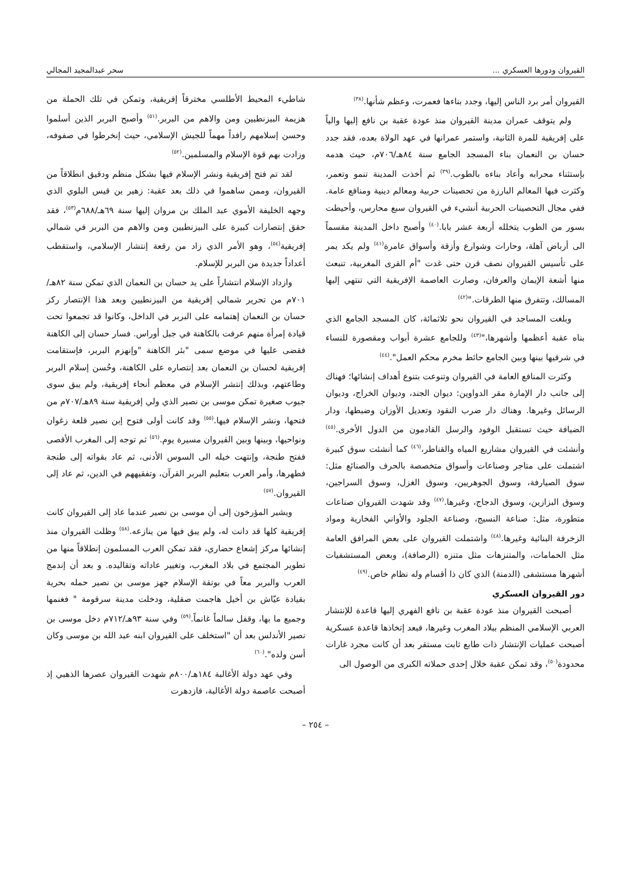القيروان ودورها العسكري ... سحر عبدالمجيد المجالي
القيروان أمر برد الناس إليها، وجدد بناءها فعمرت، وعظم شأنها.<sup>(٣٨)</sup>
ولم يتوقف عمران مدينة القيروان منذ عودة عقبة بن نافع إليها والياً على إفريقية للمرة الثانية، واستمر عمرانها في عهد الولاة بعده، فقد جدد حسان بن النعمان بناء المسجد الجامع سنة ٨٤هـ/٧٠٦م، حيث هدمه بإستثناء محرابه وأعاد بناءه بالطوب.<sup>(٣٩)</sup> ثم أخذت المدينة تنمو وتعمر، وكثرت فيها المعالم البارزة من تحصينات حربية ومعالم دينية ومنافع عامة. ففي مجال التحصينات الحربية أنشيء في القيروان سبع محارس، وأحيطت بسور من الطوب يتخلله أربعة عشر بابا.<sup>(٤٠)</sup> وأصبح داخل المدينة مقسماً الى أرباض آهلة، وحارات وشوارع وأزقة وأسواق عامرة<sup>(٤١)</sup> ولم يكد يمر على تأسيس القيروان نصف قرن حتى غدت "أم القرى المغربية، تنبعث منها أشعة الإيمان والعرفان، وصارت العاصمة الإفريقية التي تنتهي إليها المسالك، وتتفرق منها الطرقات."<sup>(٤٢)</sup>
وبلغت المساجد في القيروان نحو ثلاثمائة، كان المسجد الجامع الذي بناه عقبة أعظمها وأشهرها،"<sup>(٤٣)</sup> وللجامع عشرة أبواب ومقصورة للنساء في شرقيها بينها وبين الجامع حائط مخرم محكم العمل".<sup>(٤٤)</sup>
وكثرت المنافع العامة في القيروان وتنوعت بتنوع أهداف إنشائها؛ فهناك إلى جانب دار الإمارة مقر الدواوين: ديوان الجند، وديوان الخراج، وديوان الرسائل وغيرها. وهناك دار ضرب النقود وتعديل الأوزان وضبطها، ودار الضيافة حيث تستقبل الوفود والرسل القادمون من الدول الأخرى.<sup>(٤٥)</sup> وأنشئت في القيروان مشاريع المياه والقناطر،<sup>(٤٦)</sup> كما أنشئت سوق كبيرة اشتملت على متاجر وصناعات وأسواق متخصصة بالحرف والصنائع مثل: سوق الصيارفة، وسوق الجوهريين، وسوق الغزل، وسوق السراجين، وسوق البزازين، وسوق الدجاج، وغيرها.<sup>(٤٧)</sup> وقد شهدت القيروان صناعات متطورة، مثل: صناعة النسيج، وصناعة الجلود والأواني الفخارية ومواد الزخرفة البنائية وغيرها.<sup>(٤٨)</sup> واشتملت القيروان على بعض المرافق العامة مثل الحمامات، والمتنزهات مثل متنزه (الرصافة)، وبعض المستشفيات أشهرها مستشفى (الدمنة) الذي كان ذا أقسام وله نظام خاص.<sup>(٤٩)</sup>
دور القيروان العسكري
أصبحت القيروان منذ عودة عقبة بن نافع الفهري إليها قاعدة للإنتشار العربي الإسلامي المنظم ببلاد المغرب وغيرها، فبعد إتخاذها قاعدة عسكرية أصبحت عمليات الإنتشار ذات طابع ثابت مستقر بعد أن كانت مجرد غارات محدودة<sup>(٥٠)</sup>، وقد تمكن عقبة خلال إحدى حملاته الكبرى من الوصول الى
شاطيء المحيط الأطلسي مخترقاً إفريقية، وتمكن في تلك الحملة من هزيمة البيزنطيين ومن والاهم من البربر.<sup>(٥١)</sup> وأصبح البربر الذين أسلموا وحسن إسلامهم رافداً مهماً للجيش الإسلامي، حيث إنخرطوا في صفوفه، وزادت بهم قوة الإسلام والمسلمين.<sup>(٥٢)</sup>
لقد تم فتح إفريقية ونشر الإسلام فيها بشكل منظم ودقيق انطلاقاً من القيروان، وممن ساهموا في ذلك بعد عقبة: زهير بن قيس البلوي الذي وجهه الخليفة الأموي عبد الملك بن مروان إليها سنة ٦٩هـ/٦٨٨م<sup>(٥٣)</sup>، فقد حقق إنتصارات كبيرة على البيزنطيين ومن والاهم من البربر في شمالي إفريقية<sup>(٥٤)</sup>، وهو الأمر الذي زاد من رقعة إنتشار الإسلامي، واستقطب أعداداً جديدة من البربر للإسلام.
وازداد الإسلام انتشاراً على يد حسان بن النعمان الذي تمكن سنة ٨٢هـ/ ٧٠١م من تحرير شمالي إفريقية من البيزنطيين وبعد هذا الإنتصار ركز حسان بن النعمان إهتمامه على البربر في الداخل، وكانوا قد تجمعوا تحت قيادة إمرأة منهم عرفت بالكاهنة في جبل أوراس. فسار حسان إلى الكاهنة فقضى عليها في موضع سمى "بئر الكاهنة "وإنهزم البربر، فإستقامت إفريقية لحسان بن النعمان بعد إنتصاره على الكاهنة، وحُسن إسلام البربر وطاعتهم، وبذلك إنتشر الإسلام في معظم أنحاء إفريقية، ولم يبق سوى جيوب صغيرة تمكن موسى بن نصير الذي ولي إفريقية سنة ٨٩هـ/٧٠٧م من فتحها، ونشر الإسلام فيها.<sup>(٥٥)</sup> وقد كانت أولى فتوح إبن نصير قلعة زغوان ونواحيها، وبينها وبين القيروان مسيرة يوم.<sup>(٥٦)</sup> ثم توجه إلى المغرب الأقصى ففتح طنجة، وإنتهت خيله الى السوس الأدنى، ثم عاد بقواته إلى طنجة فطهرها، وأمر العرب بتعليم البربر القرآن، وتفقيههم في الدين، ثم عاد إلى القيروان.<sup>(٥٧)</sup>
ويشير المؤرخون إلى أن موسى بن نصير عندما عاد إلى القيروان كانت إفريقية كلها قد دانت له، ولم يبق فيها من ينازعه.<sup>(٥٨)</sup> وظلت القيروان منذ إنشائها مركز إشعاع حضاري، فقد تمكن العرب المسلمون إنطلاقاً منها من تطوير المجتمع في بلاد المغرب، وتغيير عاداته وتقاليده. و بعد أن إندمج العرب والبربر معاً في بوتقة الإسلام جهز موسى بن نصير حمله بحرية بقيادة عيّاش بن أخيل هاجمت صقلية، ودخلت مدينة سرقومة " فغنمها وجميع ما بها، وقفل سالماً غانماً.<sup>(٥٩)</sup> وفي سنة ٩٣هـ/٧١٢م دخل موسى بن نصير الأندلس بعد أن "استخلف على القيروان ابنه عبد الله بن موسى وكان أسن ولده".<sup>(٦٠)</sup>
وفي عهد دولة الأغالبة ١٨٤هـ/٨٠٠م شهدت القيروان عصرها الذهبي إذ أصبحت عاصمة دولة الأغالبة، فازدهرت
– ٢٥٤ –